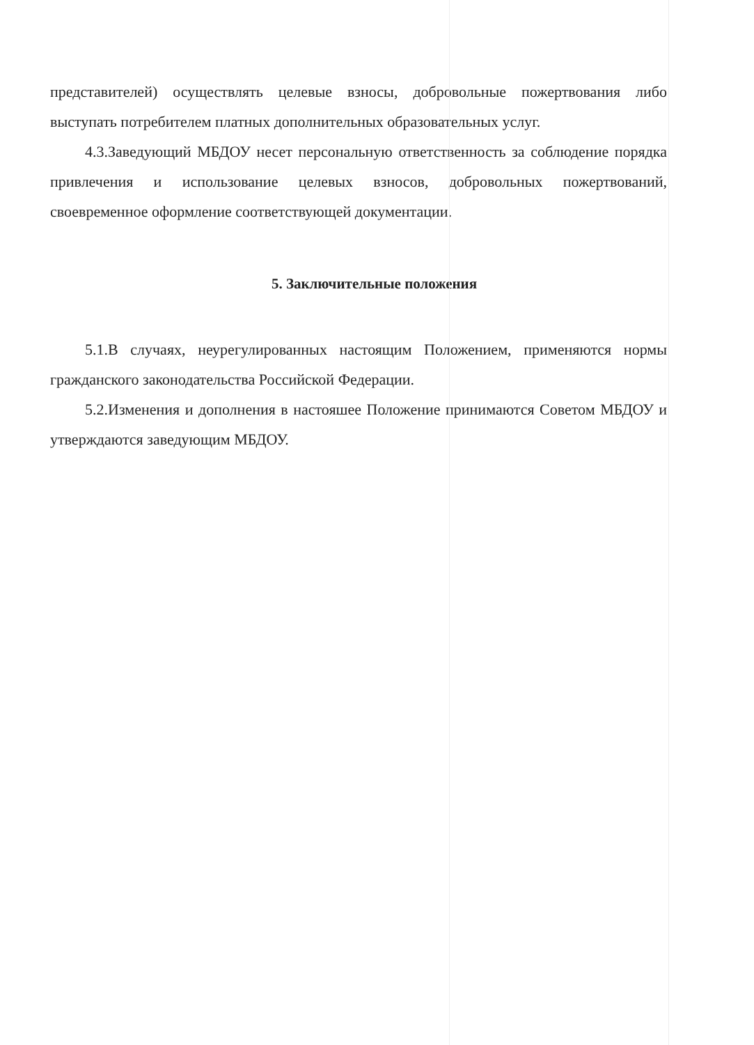представителей) осуществлять целевые взносы, добровольные пожертвования либо выступать потребителем платных дополнительных образовательных услуг.
4.3.Заведующий МБДОУ несет персональную ответственность за соблюдение порядка привлечения и использование целевых взносов, добровольных пожертвований, своевременное оформление соответствующей документации.
5. Заключительные положения
5.1.В случаях, неурегулированных настоящим Положением, применяются нормы гражданского законодательства Российской Федерации.
5.2.Изменения и дополнения в настояшее Положение принимаются Советом МБДОУ и утверждаются заведующим МБДОУ.